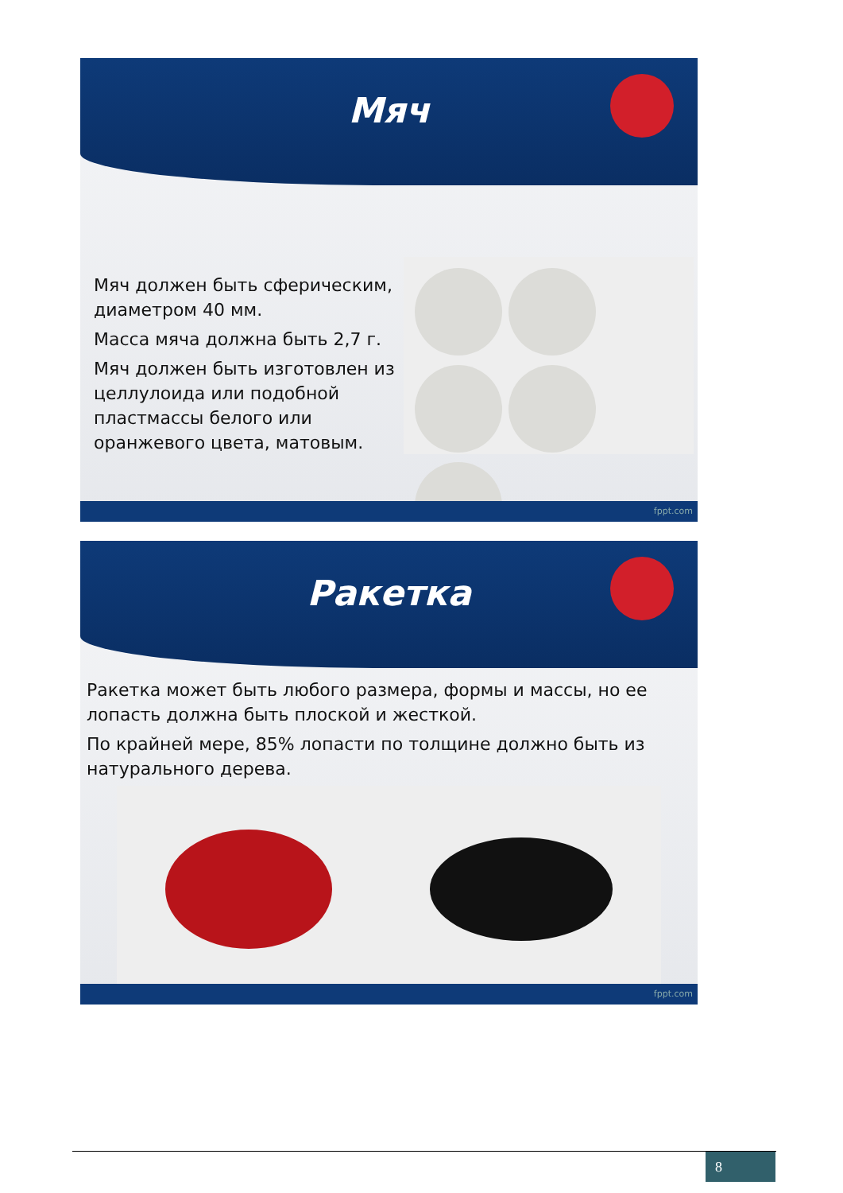Мяч
Мяч должен быть сферическим, диаметром 40 мм.
Масса мяча должна быть 2,7 г.
Мяч должен быть изготовлен из целлулоида или подобной пластмассы белого или оранжевого цвета, матовым.
fppt.com
Ракетка
Ракетка может быть любого размера, формы и массы, но ее лопасть должна быть плоской и жесткой.
По крайней мере, 85% лопасти по толщине должно быть из натурального дерева.
fppt.com
8